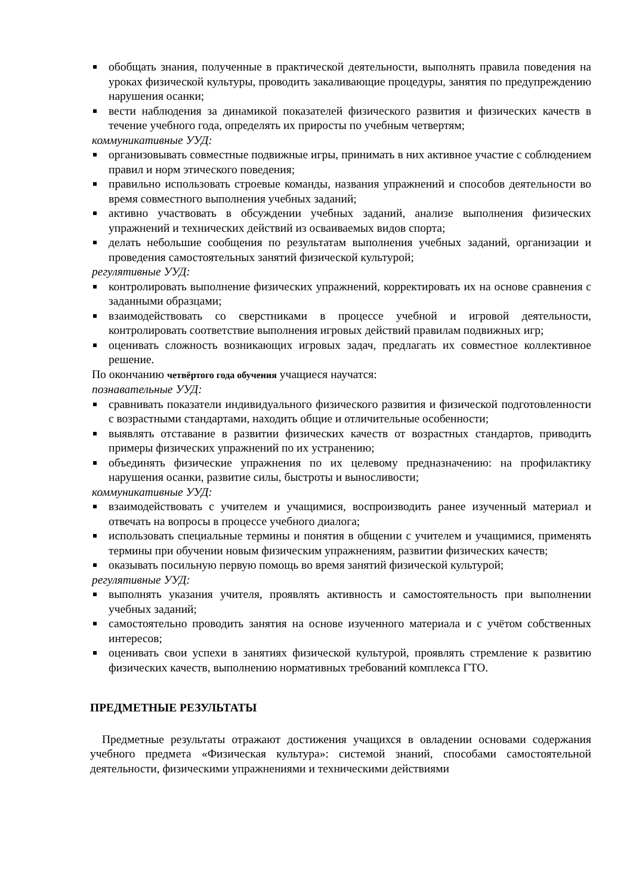обобщать знания, полученные в практической деятельности, выполнять правила поведения на уроках физической культуры, проводить закаливающие процедуры, занятия по предупреждению нарушения осанки;
вести наблюдения за динамикой показателей физического развития и физических качеств в течение учебного года, определять их приросты по учебным четвертям;
коммуникативные УУД:
организовывать совместные подвижные игры, принимать в них активное участие с соблюдением правил и норм этического поведения;
правильно использовать строевые команды, названия упражнений и способов деятельности во время совместного выполнения учебных заданий;
активно участвовать в обсуждении учебных заданий, анализе выполнения физических упражнений и технических действий из осваиваемых видов спорта;
делать небольшие сообщения по результатам выполнения учебных заданий, организации и проведения самостоятельных занятий физической культурой;
регулятивные УУД:
контролировать выполнение физических упражнений, корректировать их на основе сравнения с заданными образцами;
взаимодействовать со сверстниками в процессе учебной и игровой деятельности, контролировать соответствие выполнения игровых действий правилам подвижных игр;
оценивать сложность возникающих игровых задач, предлагать их совместное коллективное решение.
По окончанию четвёртого года обучения учащиеся научатся:
познавательные УУД:
сравнивать показатели индивидуального физического развития и физической подготовленности с возрастными стандартами, находить общие и отличительные особенности;
выявлять отставание в развитии физических качеств от возрастных стандартов, приводить примеры физических упражнений по их устранению;
объединять физические упражнения по их целевому предназначению: на профилактику нарушения осанки, развитие силы, быстроты и выносливости;
коммуникативные УУД:
взаимодействовать с учителем и учащимися, воспроизводить ранее изученный материал и отвечать на вопросы в процессе учебного диалога;
использовать специальные термины и понятия в общении с учителем и учащимися, применять термины при обучении новым физическим упражнениям, развитии физических качеств;
оказывать посильную первую помощь во время занятий физической культурой;
регулятивные УУД:
выполнять указания учителя, проявлять активность и самостоятельность при выполнении учебных заданий;
самостоятельно проводить занятия на основе изученного материала и с учётом собственных интересов;
оценивать свои успехи в занятиях физической культурой, проявлять стремление к развитию физических качеств, выполнению нормативных требований комплекса ГТО.
ПРЕДМЕТНЫЕ РЕЗУЛЬТАТЫ
Предметные результаты отражают достижения учащихся в овладении основами содержания учебного предмета «Физическая культура»: системой знаний, способами самостоятельной деятельности, физическими упражнениями и техническими действиями